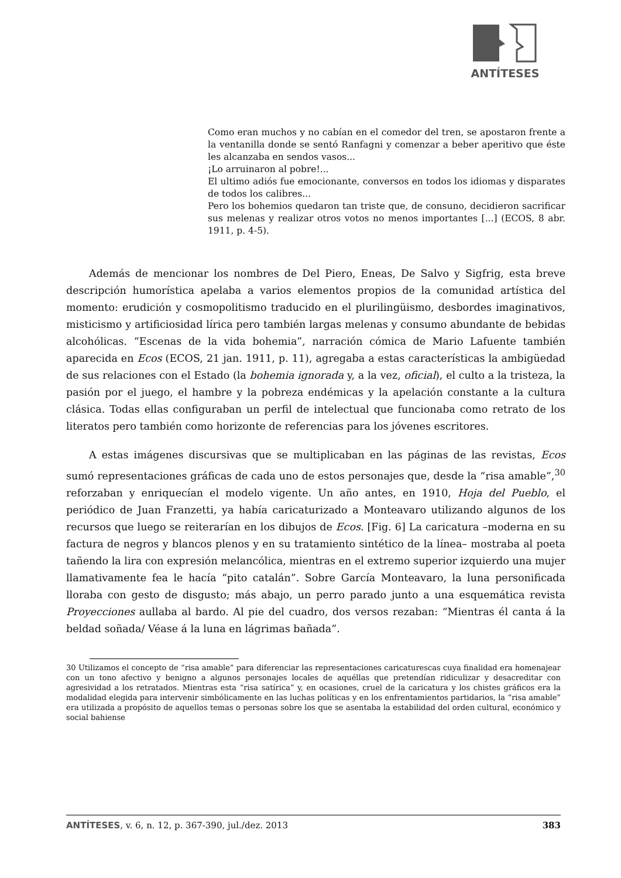ANTÍTESES
Como eran muchos y no cabían en el comedor del tren, se apostaron frente a la ventanilla donde se sentó Ranfagni y comenzar a beber aperitivo que éste les alcanzaba en sendos vasos...
¡Lo arruinaron al pobre!...
El ultimo adiós fue emocionante, conversos en todos los idiomas y disparates de todos los calibres...
Pero los bohemios quedaron tan triste que, de consuno, decidieron sacrificar sus melenas y realizar otros votos no menos importantes [...] (ECOS, 8 abr. 1911, p. 4-5).
Además de mencionar los nombres de Del Piero, Eneas, De Salvo y Sigfrig, esta breve descripción humorística apelaba a varios elementos propios de la comunidad artística del momento: erudición y cosmopolitismo traducido en el plurilingüismo, desbordes imaginativos, misticismo y artificiosidad lírica pero también largas melenas y consumo abundante de bebidas alcohólicas. “Escenas de la vida bohemia”, narración cómica de Mario Lafuente también aparecida en Ecos (ECOS, 21 jan. 1911, p. 11), agregaba a estas características la ambigüedad de sus relaciones con el Estado (la bohemia ignorada y, a la vez, oficial), el culto a la tristeza, la pasión por el juego, el hambre y la pobreza endémicas y la apelación constante a la cultura clásica. Todas ellas configuraban un perfil de intelectual que funcionaba como retrato de los literatos pero también como horizonte de referencias para los jóvenes escritores.
A estas imágenes discursivas que se multiplicaban en las páginas de las revistas, Ecos sumó representaciones gráficas de cada uno de estos personajes que, desde la “risa amable”,<sup>30</sup> reforzaban y enriquecían el modelo vigente. Un año antes, en 1910, Hoja del Pueblo, el periódico de Juan Franzetti, ya había caricaturizado a Monteavaro utilizando algunos de los recursos que luego se reiterarían en los dibujos de Ecos. [Fig. 6] La caricatura –moderna en su factura de negros y blancos plenos y en su tratamiento sintético de la línea– mostraba al poeta tañendo la lira con expresión melancólica, mientras en el extremo superior izquierdo una mujer llamativamente fea le hacía “pito catalán”. Sobre García Monteavaro, la luna personificada lloraba con gesto de disgusto; más abajo, un perro parado junto a una esquemática revista Proyecciones aullaba al bardo. Al pie del cuadro, dos versos rezaban: “Mientras él canta á la beldad soñada/ Véase á la luna en lágrimas bañada”.
30 Utilizamos el concepto de “risa amable” para diferenciar las representaciones caricaturescas cuya finalidad era homenajear con un tono afectivo y benigno a algunos personajes locales de aquéllas que pretendían ridiculizar y desacreditar con agresividad a los retratados. Mientras esta “risa satírica” y, en ocasiones, cruel de la caricatura y los chistes gráficos era la modalidad elegida para intervenir simbólicamente en las luchas políticas y en los enfrentamientos partidarios, la “risa amable” era utilizada a propósito de aquellos temas o personas sobre los que se asentaba la estabilidad del orden cultural, económico y social bahiense
ANTÍTESES, v. 6, n. 12, p. 367-390, jul./dez. 2013 383